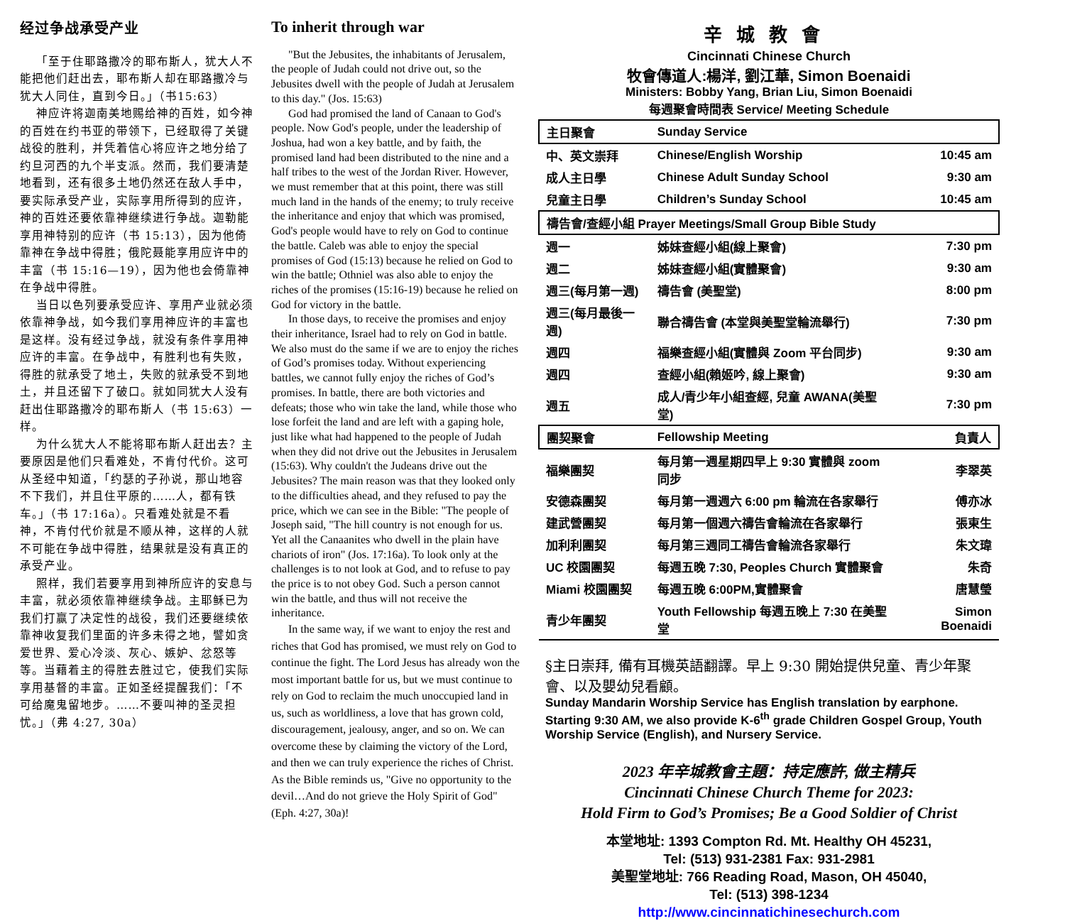经过争战承受产业
「至于住耶路撒冷的耶布斯人，犹大人不能把他们赶出去，耶布斯人却在耶路撒冷与犹大人同住，直到今日。」（书15:63）
神应许将迦南美地赐给神的百姓，如今神的百姓在约书亚的带领下，已经取得了关键战役的胜利，并凭着信心将应许之地分给了约旦河西的九个半支派。然而，我们要清楚地看到，还有很多土地仍然还在敌人手中，要实际承受产业，实际享用所得到的应许，神的百姓还要依靠神继续进行争战。迦勒能享用神特别的应许（书 15:13），因为他倚靠神在争战中得胜；俄陀聂能享用应许中的丰富（书 15:16—19），因为他也会倚靠神在争战中得胜。
当日以色列要承受应许、享用产业就必须依靠神争战，如今我们享用神应许的丰富也是这样。没有经过争战，就没有条件享用神应许的丰富。在争战中，有胜利也有失败，得胜的就承受了地土，失败的就承受不到地土，并且还留下了破口。就如同犹大人没有赶出住耶路撒冷的耶布斯人（书 15:63）一样。
为什么犹大人不能将耶布斯人赶出去？主要原因是他们只看难处，不肯付代价。这可从圣经中知道，「约瑟的子孙说，那山地容不下我们，并且住平原的……人，都有铁车。」（书 17:16a）。只看难处就是不看神，不肯付代价就是不顺从神，这样的人就不可能在争战中得胜，结果就是没有真正的承受产业。
照样，我们若要享用到神所应许的安息与丰富，就必须依靠神继续争战。主耶稣已为我们打赢了决定性的战役，我们还要继续依靠神收复我们里面的许多未得之地，譬如贪爱世界、爱心冷淡、灰心、嫉妒、忿怒等等。当藉着主的得胜去胜过它，使我们实际享用基督的丰富。正如圣经提醒我们：「不可给魔鬼留地步。……不要叫神的圣灵担忧。」（弗 4:27, 30a）
To inherit through war
"But the Jebusites, the inhabitants of Jerusalem, the people of Judah could not drive out, so the Jebusites dwell with the people of Judah at Jerusalem to this day." (Jos. 15:63)
God had promised the land of Canaan to God's people. Now God's people, under the leadership of Joshua, had won a key battle, and by faith, the promised land had been distributed to the nine and a half tribes to the west of the Jordan River. However, we must remember that at this point, there was still much land in the hands of the enemy; to truly receive the inheritance and enjoy that which was promised, God's people would have to rely on God to continue the battle. Caleb was able to enjoy the special promises of God (15:13) because he relied on God to win the battle; Othniel was also able to enjoy the riches of the promises (15:16-19) because he relied on God for victory in the battle.
In those days, to receive the promises and enjoy their inheritance, Israel had to rely on God in battle. We also must do the same if we are to enjoy the riches of God’s promises today. Without experiencing battles, we cannot fully enjoy the riches of God’s promises. In battle, there are both victories and defeats; those who win take the land, while those who lose forfeit the land and are left with a gaping hole, just like what had happened to the people of Judah when they did not drive out the Jebusites in Jerusalem (15:63). Why couldn't the Judeans drive out the Jebusites? The main reason was that they looked only to the difficulties ahead, and they refused to pay the price, which we can see in the Bible: "The people of Joseph said, "The hill country is not enough for us. Yet all the Canaanites who dwell in the plain have chariots of iron" (Jos. 17:16a). To look only at the challenges is to not look at God, and to refuse to pay the price is to not obey God. Such a person cannot win the battle, and thus will not receive the inheritance.
In the same way, if we want to enjoy the rest and riches that God has promised, we must rely on God to continue the fight. The Lord Jesus has already won the most important battle for us, but we must continue to rely on God to reclaim the much unoccupied land in us, such as worldliness, a love that has grown cold, discouragement, jealousy, anger, and so on. We can overcome these by claiming the victory of the Lord, and then we can truly experience the riches of Christ. As the Bible reminds us, "Give no opportunity to the devil…And do not grieve the Holy Spirit of God" (Eph. 4:27, 30a)!
辛城教會
Cincinnati Chinese Church
牧會傳道人:楊洋, 劉江華, Simon Boenaidi
Ministers: Bobby Yang, Brian Liu, Simon Boenaidi
每週聚會時間表 Service/ Meeting Schedule
| 主日聚會 | Sunday Service | |
| 中、英文崇拜 | Chinese/English Worship | 10:45 am |
| 成人主日學 | Chinese Adult Sunday School | 9:30 am |
| 兒童主日學 | Children’s Sunday School | 10:45 am |
| 禱告會/查經小組 Prayer Meetings/Small Group Bible Study | | |
| 週一 | 姊妹查經小組(線上聚會) | 7:30 pm |
| 週二 | 姊妹查經小組(實體聚會) | 9:30 am |
| 週三(每月第一週) | 禱告會 (美聖堂) | 8:00 pm |
| 週三(每月最後一週) | 聯合禱告會 (本堂與美聖堂輪流舉行) | 7:30 pm |
| 週四 | 福樂查經小組(實體與 Zoom 平台同步) | 9:30 am |
| 週四 | 查經小組(賴姬吟, 線上聚會) | 9:30 am |
| 週五 | 成人/青少年小組查經, 兒童 AWANA(美聖堂) | 7:30 pm |
| 團契聚會 | Fellowship Meeting | 負責人 |
| 福樂團契 | 每月第一週星期四早上 9:30 實體與 zoom 同步 | 李翠英 |
| 安德森團契 | 每月第一週週六 6:00 pm 輪流在各家舉行 | 傅亦冰 |
| 建武營團契 | 每月第一個週六禱告會輪流在各家舉行 | 張東生 |
| 加利利團契 | 每月第三週同工禱告會輪流各家舉行 | 朱文瑋 |
| UC 校園團契 | 每週五晚 7:30, Peoples Church 實體聚會 | 朱奇 |
| Miami 校園團契 | 每週五晚 6:00PM,實體聚會 | 唐慧瑩 |
| 青少年團契 | Youth Fellowship 每週五晚上 7:30 在美聖堂 | Simon Boenaidi |
§主日崇拜, 備有耳機英語翻譯。早上 9:30 開始提供兒童、青少年聚會、以及嬰幼兒看顧。
Sunday Mandarin Worship Service has English translation by earphone. Starting 9:30 AM, we also provide K-6<sup>th</sup> grade Children Gospel Group, Youth Worship Service (English), and Nursery Service.
2023 年辛城教會主題：持定應許, 做主精兵
Cincinnati Chinese Church Theme for 2023:
Hold Firm to God’s Promises; Be a Good Soldier of Christ
本堂地址: 1393 Compton Rd. Mt. Healthy OH 45231,
Tel: (513) 931-2381 Fax: 931-2981
美聖堂地址: 766 Reading Road, Mason, OH 45040,
Tel: (513) 398-1234
http://www.cincinnatichinesechurch.com